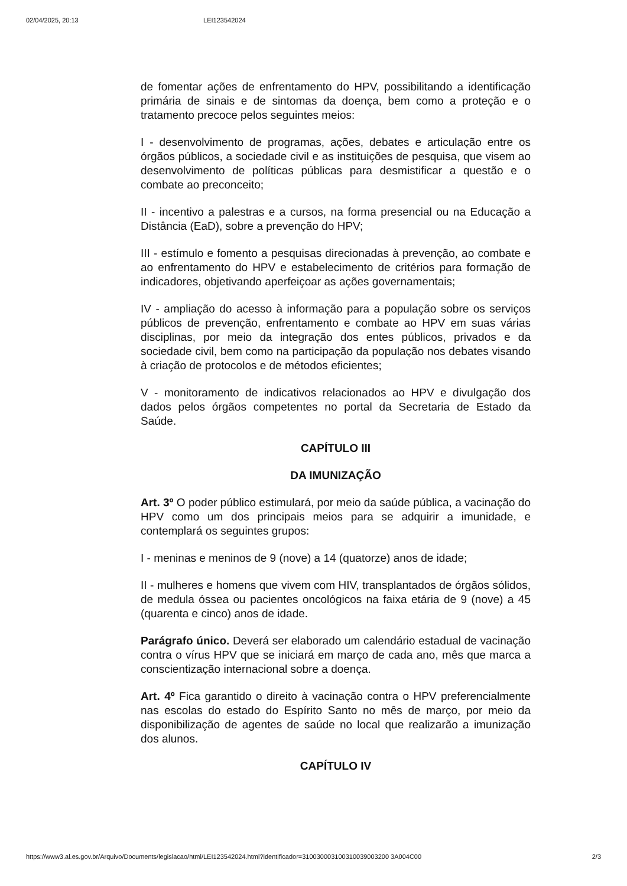02/04/2025, 20:13 LEI123542024
de fomentar ações de enfrentamento do HPV, possibilitando a identificação primária de sinais e de sintomas da doença, bem como a proteção e o tratamento precoce pelos seguintes meios:
I - desenvolvimento de programas, ações, debates e articulação entre os órgãos públicos, a sociedade civil e as instituições de pesquisa, que visem ao desenvolvimento de políticas públicas para desmistificar a questão e o combate ao preconceito;
II - incentivo a palestras e a cursos, na forma presencial ou na Educação a Distância (EaD), sobre a prevenção do HPV;
III - estímulo e fomento a pesquisas direcionadas à prevenção, ao combate e ao enfrentamento do HPV e estabelecimento de critérios para formação de indicadores, objetivando aperfeiçoar as ações governamentais;
IV - ampliação do acesso à informação para a população sobre os serviços públicos de prevenção, enfrentamento e combate ao HPV em suas várias disciplinas, por meio da integração dos entes públicos, privados e da sociedade civil, bem como na participação da população nos debates visando à criação de protocolos e de métodos eficientes;
V - monitoramento de indicativos relacionados ao HPV e divulgação dos dados pelos órgãos competentes no portal da Secretaria de Estado da Saúde.
CAPÍTULO III
DA IMUNIZAÇÃO
Art. 3º O poder público estimulará, por meio da saúde pública, a vacinação do HPV como um dos principais meios para se adquirir a imunidade, e contemplará os seguintes grupos:
I - meninas e meninos de 9 (nove) a 14 (quatorze) anos de idade;
II - mulheres e homens que vivem com HIV, transplantados de órgãos sólidos, de medula óssea ou pacientes oncológicos na faixa etária de 9 (nove) a 45 (quarenta e cinco) anos de idade.
Parágrafo único. Deverá ser elaborado um calendário estadual de vacinação contra o vírus HPV que se iniciará em março de cada ano, mês que marca a conscientização internacional sobre a doença.
Art. 4º Fica garantido o direito à vacinação contra o HPV preferencialmente nas escolas do estado do Espírito Santo no mês de março, por meio da disponibilização de agentes de saúde no local que realizarão a imunização dos alunos.
CAPÍTULO IV
https://www3.al.es.gov.br/Arquivo/Documents/legislacao/html/LEI123542024.html?identificador=310030003100310039003200 3A004C00 2/3